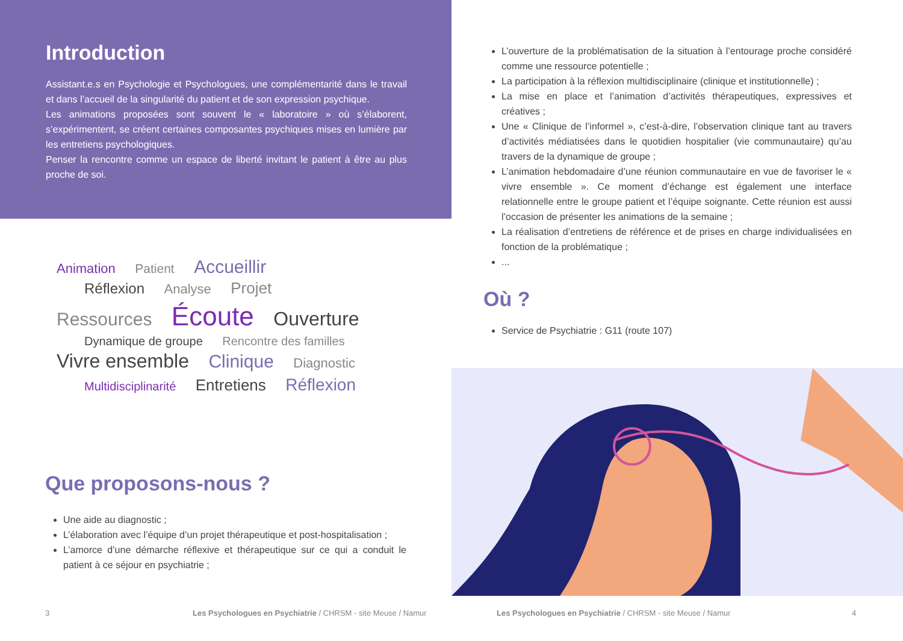Introduction
Assistant.e.s en Psychologie et Psychologues, une complémentarité dans le travail et dans l’accueil de la singularité du patient et de son expression psychique.
Les animations proposées sont souvent le « laboratoire » où s’élaborent, s’expérimentent, se créent certaines composantes psychiques mises en lumière par les entretiens psychologiques.
Penser la rencontre comme un espace de liberté invitant le patient à être au plus proche de soi.
Animation Patient Accueillir
Réflexion Analyse Projet
Ressources Écoute Ouverture
Dynamique de groupe Rencontre des familles
Vivre ensemble Clinique Diagnostic
Multidisciplinarité Entretiens Réflexion
Que proposons-nous ?
Une aide au diagnostic ;
L’élaboration avec l’équipe d’un projet thérapeutique et post-hospitalisation ;
L’amorce d’une démarche réflexive et thérapeutique sur ce qui a conduit le patient à ce séjour en psychiatrie ;
3
Les Psychologues en Psychiatrie / CHRSM - site Meuse / Namur
L’ouverture de la problématisation de la situation à l’entourage proche considéré comme une ressource potentielle ;
La participation à la réflexion multidisciplinaire (clinique et institutionnelle) ;
La mise en place et l’animation d’activités thérapeutiques, expressives et créatives ;
Une « Clinique de l’informel », c’est-à-dire, l’observation clinique tant au travers d’activités médiatisées dans le quotidien hospitalier (vie communautaire) qu’au travers de la dynamique de groupe ;
L’animation hebdomadaire d’une réunion communautaire en vue de favoriser le « vivre ensemble ». Ce moment d’échange est également une interface relationnelle entre le groupe patient et l’équipe soignante. Cette réunion est aussi l’occasion de présenter les animations de la semaine ;
La réalisation d’entretiens de référence et de prises en charge individualisées en fonction de la problématique ;
...
Où ?
Service de Psychiatrie : G11 (route 107)
Les Psychologues en Psychiatrie / CHRSM - site Meuse / Namur
4